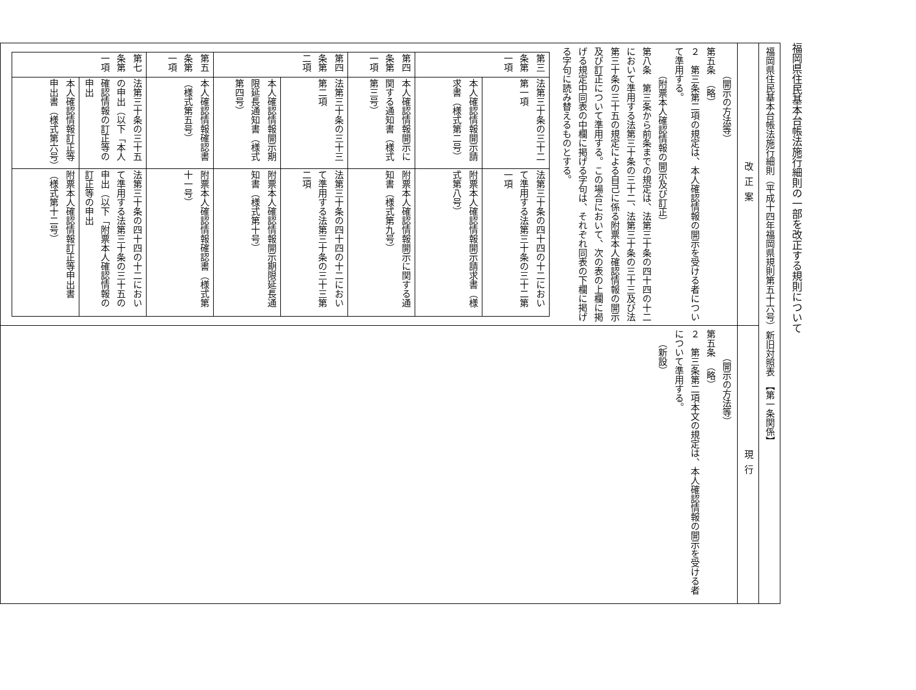福岡県住民基本台帳法施行細則の一部を改正する規則について
| 福岡県住民基本台帳法施行細則（平成十四年福岡県規則第五十六号）新旧対照表 【第一条関係】 | |
| 改正案 | 現行 |
| （開示の方法等） 第五条 （略） ２ 第三条第二項の規定は、本人確認情報の開示を受ける者について準用する。 （附票本人確認情報の開示及び訂正） 第八条 第三条から前条までの規定は、法第三十条の四十四の十二において準用する法第三十条の三十二、法第三十条の三十三及び法第三十条の三十五の規定による自己に係る附票本人確認情報の開示及び訂正について準用する。この場合において、次の表の上欄に掲げる規定中同表の中欄に掲げる字句は、それぞれ同表の下欄に掲げる字句に読み替えるものとする。 / 第三条第一項 / 法第三十条の三十二第一項 / 法第三十条の四十四の十二において準用する法第三十条の三十二第一項 / / / 本人確認情報開示請求書（様式第二号） / 附票本人確認情報開示請求書（様式第八号） / / 第四条第一項 / 本人確認情報開示に関する通知書（様式第三号） / 附票本人確認情報開示に関する通知書（様式第九号） / / 第四条第二項 / 法第三十条の三十三第二項 / 法第三十条の四十四の十二において準用する法第三十条の三十三第二項 / / / 本人確認情報開示期限延長通知書（様式第四号） / 附票本人確認情報開示期限延長通知書（様式第十号） / / 第五条第一項 / 本人確認情報確認書（様式第五号） / 附票本人確認情報確認書（様式第十一号） / / 第七条第一項 / 法第三十条の三十五の申出（以下「本人確認情報の訂正等の申出 / 法第三十条の四十四の十二において準用する法第三十条の三十五の申出（以下「附票本人確認情報の訂正等の申出 / / / 本人確認情報訂正等申出書（様式第六号） / 附票本人確認情報訂正等申出書（様式第十二号） / | （開示の方法等） 第五条 （略） ２ 第三条第二項本文の規定は、本人確認情報の開示を受ける者について準用する。 （新設） |